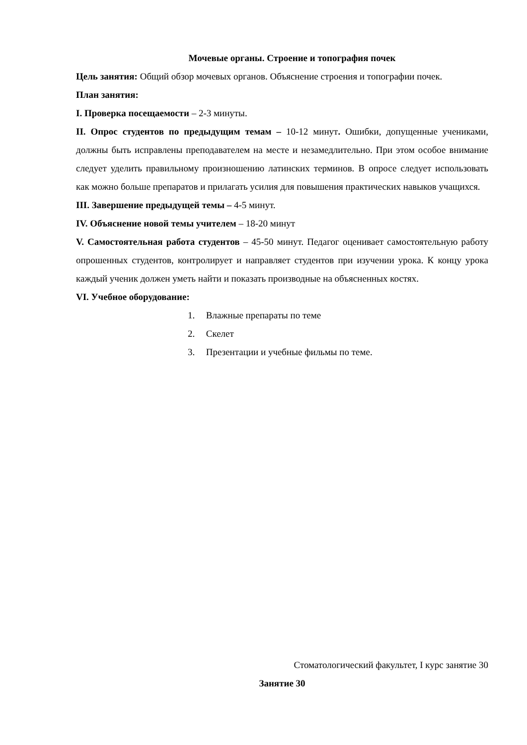Мочевые органы. Строение и топография почек
Цель занятия: Общий обзор мочевых органов. Объяснение строения и топографии почек.
План занятия:
I. Проверка посещаемости – 2-3 минуты.
II. Опрос студентов по предыдущим темам – 10-12 минут. Ошибки, допущенные учениками, должны быть исправлены преподавателем на месте и незамедлительно. При этом особое внимание следует уделить правильному произношению латинских терминов. В опросе следует использовать как можно больше препаратов и прилагать усилия для повышения практических навыков учащихся.
III. Завершение предыдущей темы – 4-5 минут.
IV. Объяснение новой темы учителем – 18-20 минут
V. Самостоятельная работа студентов – 45-50 минут. Педагог оценивает самостоятельную работу опрошенных студентов, контролирует и направляет студентов при изучении урока. К концу урока каждый ученик должен уметь найти и показать производные на объясненных костях.
VI. Учебное оборудование:
1. Влажные препараты по теме
2. Скелет
3. Презентации и учебные фильмы по теме.
Стоматологический факультет, I курс занятие 30
Занятие 30